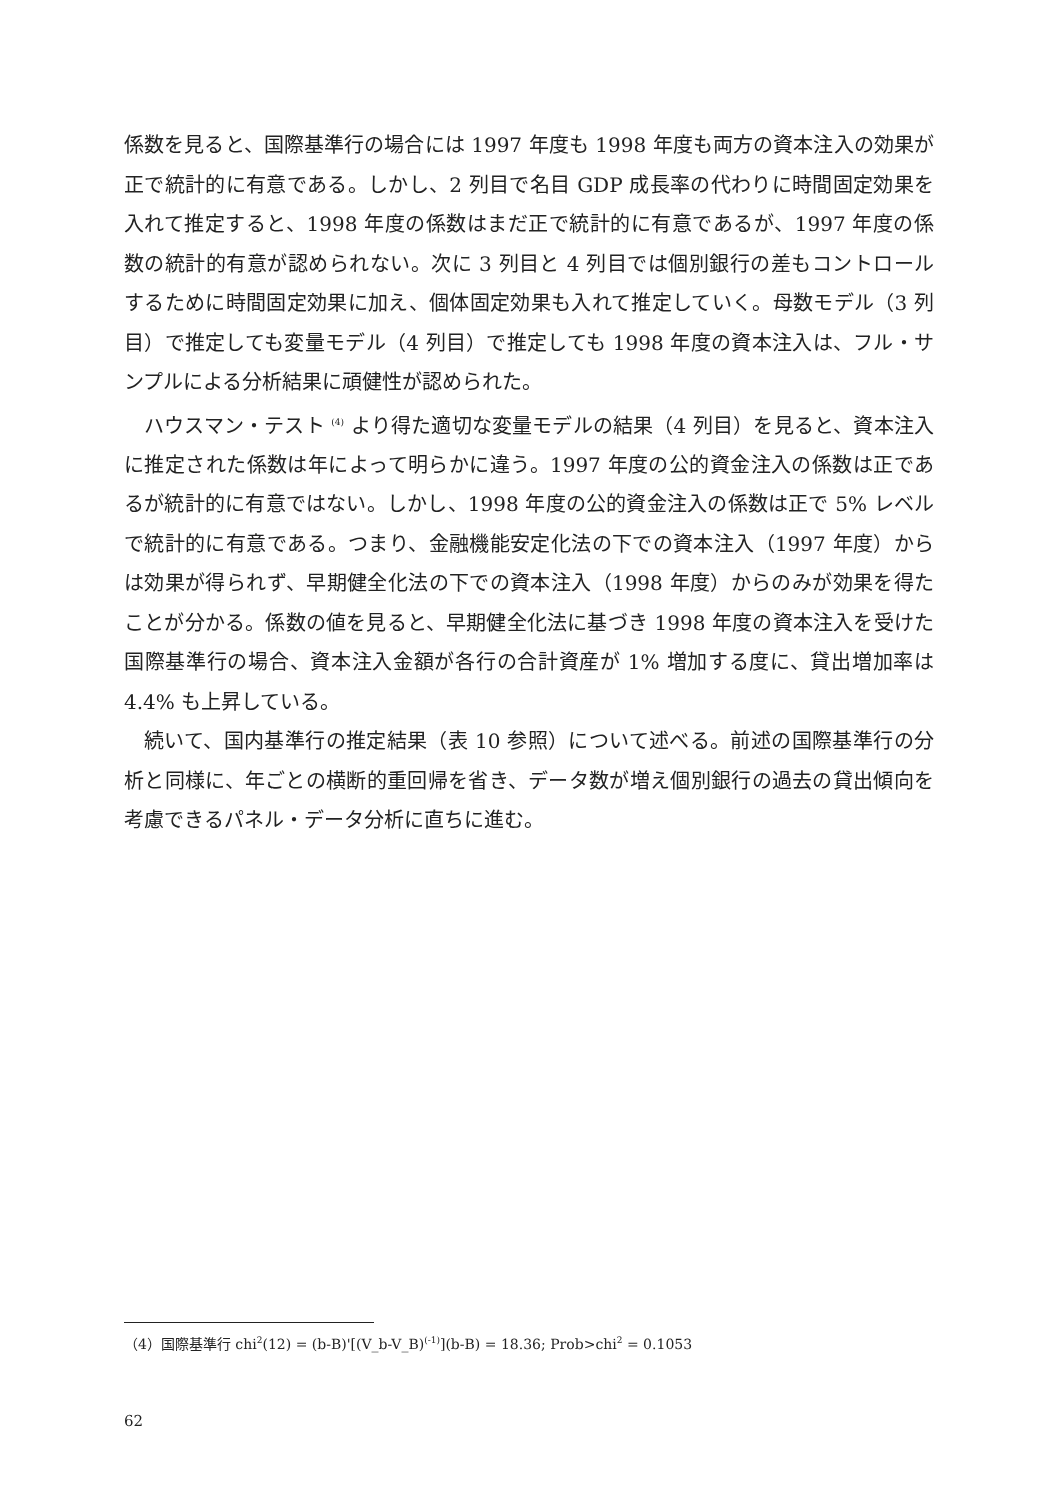係数を見ると、国際基準行の場合には 1997 年度も 1998 年度も両方の資本注入の効果が正で統計的に有意である。しかし、2 列目で名目 GDP 成長率の代わりに時間固定効果を入れて推定すると、1998 年度の係数はまだ正で統計的に有意であるが、1997 年度の係数の統計的有意が認められない。次に 3 列目と 4 列目では個別銀行の差もコントロールするために時間固定効果に加え、個体固定効果も入れて推定していく。母数モデル（3 列目）で推定しても変量モデル（4 列目）で推定しても 1998 年度の資本注入は、フル・サンプルによる分析結果に頑健性が認められた。
ハウスマン・テスト <sup>(4)</sup> より得た適切な変量モデルの結果（4 列目）を見ると、資本注入に推定された係数は年によって明らかに違う。1997 年度の公的資金注入の係数は正であるが統計的に有意ではない。しかし、1998 年度の公的資金注入の係数は正で 5% レベルで統計的に有意である。つまり、金融機能安定化法の下での資本注入（1997 年度）からは効果が得られず、早期健全化法の下での資本注入（1998 年度）からのみが効果を得たことが分かる。係数の値を見ると、早期健全化法に基づき 1998 年度の資本注入を受けた国際基準行の場合、資本注入金額が各行の合計資産が 1% 増加する度に、貸出増加率は 4.4% も上昇している。
続いて、国内基準行の推定結果（表 10 参照）について述べる。前述の国際基準行の分析と同様に、年ごとの横断的重回帰を省き、データ数が増え個別銀行の過去の貸出傾向を考慮できるパネル・データ分析に直ちに進む。
（4）国際基準行 chi<sup>2</sup>(12) = (b-B)'[(V_b-V_B)<sup>(-1)</sup>](b-B) = 18.36; Prob>chi<sup>2</sup> = 0.1053
62